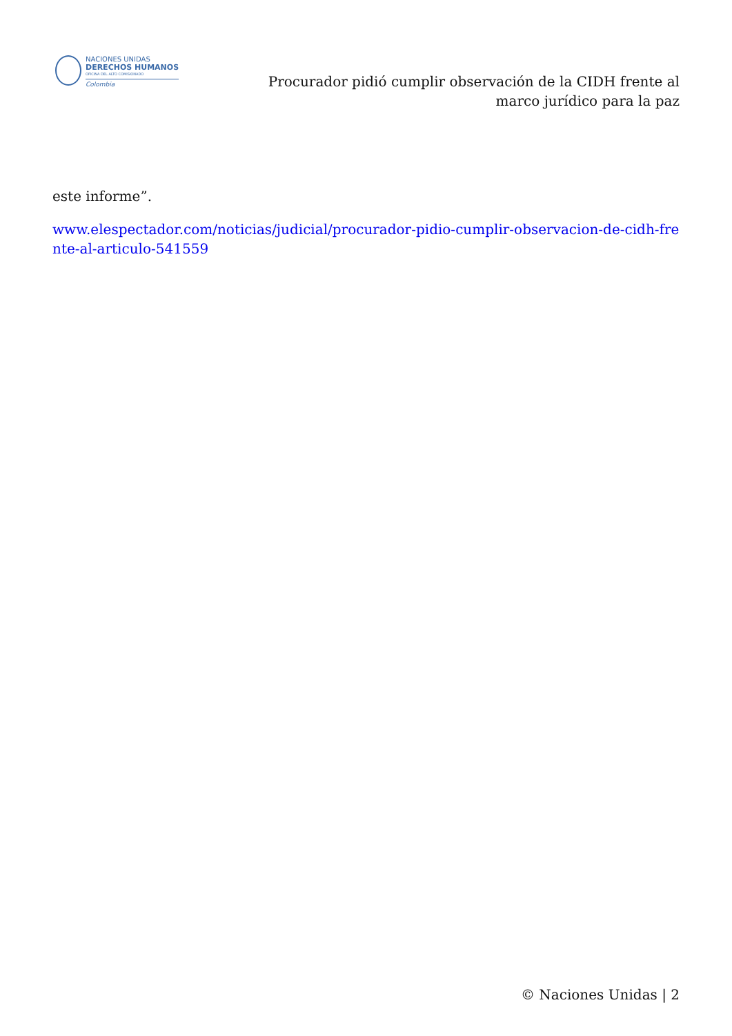NACIONES UNIDAS
DERECHOS HUMANOS
OFICINA DEL ALTO COMISIONADO
Colombia
Procurador pidió cumplir observación de la CIDH frente al marco jurídico para la paz
este informe”.
www.elespectador.com/noticias/judicial/procurador-pidio-cumplir-observacion-de-cidh-frente-al-articulo-541559
© Naciones Unidas | 2